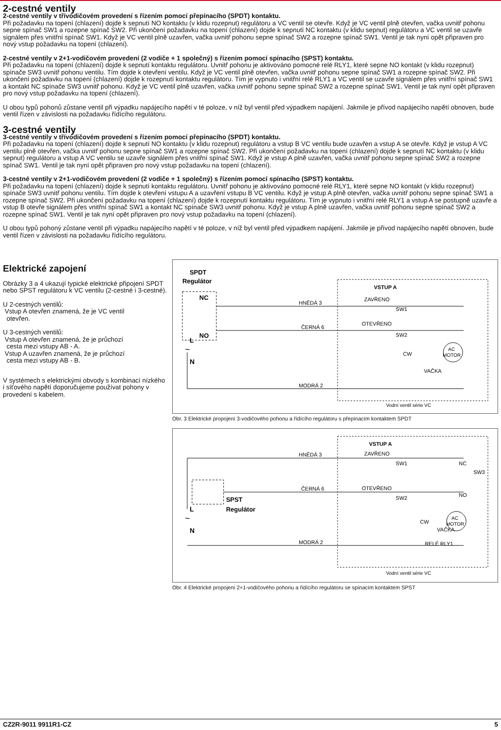2-cestné ventily
2-cestné ventily v třívodičovém provedení s řízením pomocí přepínacího (SPDT) kontaktu.
Při požadavku na topení (chlazení) dojde k sepnutí NO kontaktu (v klidu rozepnut) regulátoru a VC ventil se otevře. Když je VC ventil plně otevřen, vačka uvnitř pohonu sepne spínač SW1 a rozepne spínač SW2. Při ukončení požadavku na topení (chlazení) dojde k sepnutí NC kontaktu (v klidu sepnut) regulátoru a VC ventil se uzavře signálem přes vnitřní spínač SW1. Když je VC ventil plně uzavřen, vačka uvnitř pohonu sepne spínač SW2 a rozepne spínač SW1. Ventil je tak nyní opět připraven pro nový vstup požadavku na topení (chlazení).
2-cestné ventily v 2+1-vodičovém provedení (2 vodiče + 1 společný) s řízením pomocí spínacího (SPST) kontaktu.
Při požadavku na topení (chlazení) dojde k sepnutí kontaktu regulátoru. Uvnitř pohonu je aktivováno pomocné relé RLY1, které sepne NO kontakt (v klidu rozepnut) spínače SW3 uvnitř pohonu ventilu. Tím dojde k otevření ventilu. Když je VC ventil plně otevřen, vačka uvnitř pohonu sepne spínač SW1 a rozepne spínač SW2. Při ukončení požadavku na topení (chlazení) dojde k rozepnutí kontaktu regulátoru. Tím je vypnuto i vnitřní relé RLY1 a VC ventil se uzavře signálem přes vnitřní spínač SW1 a kontakt NC spínače SW3 uvnitř pohonu. Když je VC ventil plně uzavřen, vačka uvnitř pohonu sepne spínač SW2 a rozepne spínač SW1. Ventil je tak nyní opět připraven pro nový vstup požadavku na topení (chlazení).
U obou typů pohonů zůstane ventil při výpadku napájecího napětí v té poloze, v níž byl ventil před výpadkem napájení. Jakmile je přívod napájecího napětí obnoven, bude ventil řízen v závislosti na požadavku řídícího regulátoru.
3-cestné ventily
3-cestné ventily v třívodičovém provedení s řízením pomocí přepínacího (SPDT) kontaktu.
Při požadavku na topení (chlazení) dojde k sepnutí NO kontaktu (v klidu rozepnut) regulátoru a vstup B VC ventilu bude uzavřen a vstup A se otevře. Když je vstup A VC ventilu plně otevřen, vačka uvnitř pohonu sepne spínač SW1 a rozepne spínač SW2. Při ukončení požadavku na topení (chlazení) dojde k sepnutí NC kontaktu (v klidu sepnut) regulátoru a vstup A VC ventilu se uzavře signálem přes vnitřní spínač SW1. Když je vstup A plně uzavřen, vačka uvnitř pohonu sepne spínač SW2 a rozepne spínač SW1. Ventil je tak nyní opět připraven pro nový vstup požadavku na topení (chlazení).
3-cestné ventily v 2+1-vodičovém provedení (2 vodiče + 1 společný) s řízením pomocí spínacího (SPST) kontaktu.
Při požadavku na topení (chlazení) dojde k sepnutí kontaktu regulátoru. Uvnitř pohonu je aktivováno pomocné relé RLY1, které sepne NO kontakt (v klidu rozepnut) spínače SW3 uvnitř pohonu ventilu. Tím dojde k otevření vstupu A a uzavření vstupu B VC ventilu. Když je vstup A plně otevřen, vačka uvnitř pohonu sepne spínač SW1 a rozepne spínač SW2. Při ukončení požadavku na topení (chlazení) dojde k rozepnutí kontaktu regulátoru. Tím je vypnuto i vnitřní relé RLY1 a vstup A se postupně uzavře a vstup B otevře signálem přes vnitřní spínač SW1 a kontakt NC spínače SW3 uvnitř pohonu. Když je vstup A plně uzavřen, vačka uvnitř pohonu sepne spínač SW2 a rozepne spínač SW1. Ventil je tak nyní opět připraven pro nový vstup požadavku na topení (chlazení).
U obou typů pohoný zůstane ventil při výpadku napájecího napětí v té poloze, v níž byl ventil před výpadkem napájení. Jakmile je přívod napájecího napětí obnoven, bude ventil řízen v závislosti na požadavku řídícího regulátoru.
Elektrické zapojení
Obrázky 3 a 4 ukazují typické elektrické připojení SPDT nebo SPST regulátoru k VC ventilu (2-cestné i 3-cestné).
U 2-cestných ventilů:
Vstup A otevřen znamená, že je VC ventil
otevřen.
U 3-cestných ventilů:
Vstup A otevřen znamená, že je průchozí
cesta mezi vstupy AB - A.
Vstup A uzavřen znamená, že je průchozí
cesta mezi vstupy AB - B.
V systémech s elektrickými obvody s kombinací nízkého i síťového napětí doporučujeme používat pohony v provedení s kabelem.
SPDT
Regulátor
NC
NO
L
~
N
HNĚDÁ 3
ČERNÁ 6
MODRÁ 2
VSTUP A
ZAVŘENO
SW1
OTEVŘENO
SW2
CW
VAČKA
AC
MOTOR
Vodní ventil série VC
Obr. 3 Elektrické propojení 3-vodičového pohonu a řídícího regulátoru s přepínacím kontaktem SPDT
SPST
Regulátor
L
~
N
HNĚDÁ 3
ČERNÁ 6
MODRÁ 2
VSTUP A
ZAVŘENO
SW1
NC
SW3
NO
OTEVŘENO
SW2
CW
VAČKA
RELÉ RLY1
AC
MOTOR
Vodní ventil série VC
Obr. 4 Elektrické propojení 2+1-vodičového pohonu a řídícího regulátoru se spínacím kontaktem SPST
CZ2R-9011 9911R1-CZ 5